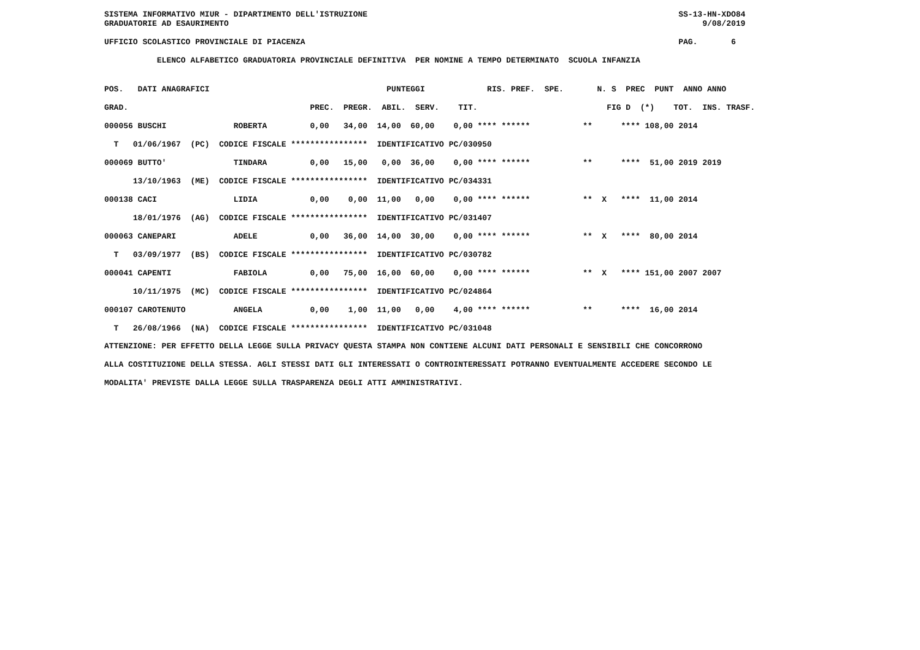SISTEMA INFORMATIVO MIUR - DIPARTIMENTO DELL'ISTRUZIONE                                                                 SS-13-HN-XDO84
GRADUATORIE AD ESAURIMENTO                                                                                                   9/08/2019

UFFICIO SCOLASTICO PROVINCIALE DI PIACENZA                                                                              PAG.       6

           ELENCO ALFABETICO GRADUATORIA PROVINCIALE DEFINITIVA  PER NOMINE A TEMPO DETERMINATO  SCUOLA INFANZIA
| POS. DATI ANAGRAFICI PUNTEGGI RIS. PREF. SPE. N. S PREC PUNT ANNO ANNO |
| --- |
| GRAD. PREC. PREGR. ABIL. SERV. TIT. FIG D (*) TOT. INS. TRASF. |
| 000056 BUSCHI ROBERTA 0,00 34,00 14,00 60,00 0,00 **** ****** ** **** 108,00 2014 |
| T 01/06/1967 (PC) CODICE FISCALE **************** IDENTIFICATIVO PC/030950 |
| 000069 BUTTO' TINDARA 0,00 15,00 0,00 36,00 0,00 **** ****** ** **** 51,00 2019 2019 |
| 13/10/1963 (ME) CODICE FISCALE **************** IDENTIFICATIVO PC/034331 |
| 000138 CACI LIDIA 0,00 0,00 11,00 0,00 0,00 **** ****** ** X **** 11,00 2014 |
| 18/01/1976 (AG) CODICE FISCALE **************** IDENTIFICATIVO PC/031407 |
| 000063 CANEPARI ADELE 0,00 36,00 14,00 30,00 0,00 **** ****** ** X **** 80,00 2014 |
| T 03/09/1977 (BS) CODICE FISCALE **************** IDENTIFICATIVO PC/030782 |
| 000041 CAPENTI FABIOLA 0,00 75,00 16,00 60,00 0,00 **** ****** ** X **** 151,00 2007 2007 |
| 10/11/1975 (MC) CODICE FISCALE **************** IDENTIFICATIVO PC/024864 |
| 000107 CAROTENUTO ANGELA 0,00 1,00 11,00 0,00 4,00 **** ****** ** **** 16,00 2014 |
| T 26/08/1966 (NA) CODICE FISCALE **************** IDENTIFICATIVO PC/031048 |
ATTENZIONE: PER EFFETTO DELLA LEGGE SULLA PRIVACY QUESTA STAMPA NON CONTIENE ALCUNI DATI PERSONALI E SENSIBILI CHE CONCORRONO
ALLA COSTITUZIONE DELLA STESSA. AGLI STESSI DATI GLI INTERESSATI O CONTROINTERESSATI POTRANNO EVENTUALMENTE ACCEDERE SECONDO LE
MODALITA' PREVISTE DALLA LEGGE SULLA TRASPARENZA DEGLI ATTI AMMINISTRATIVI.